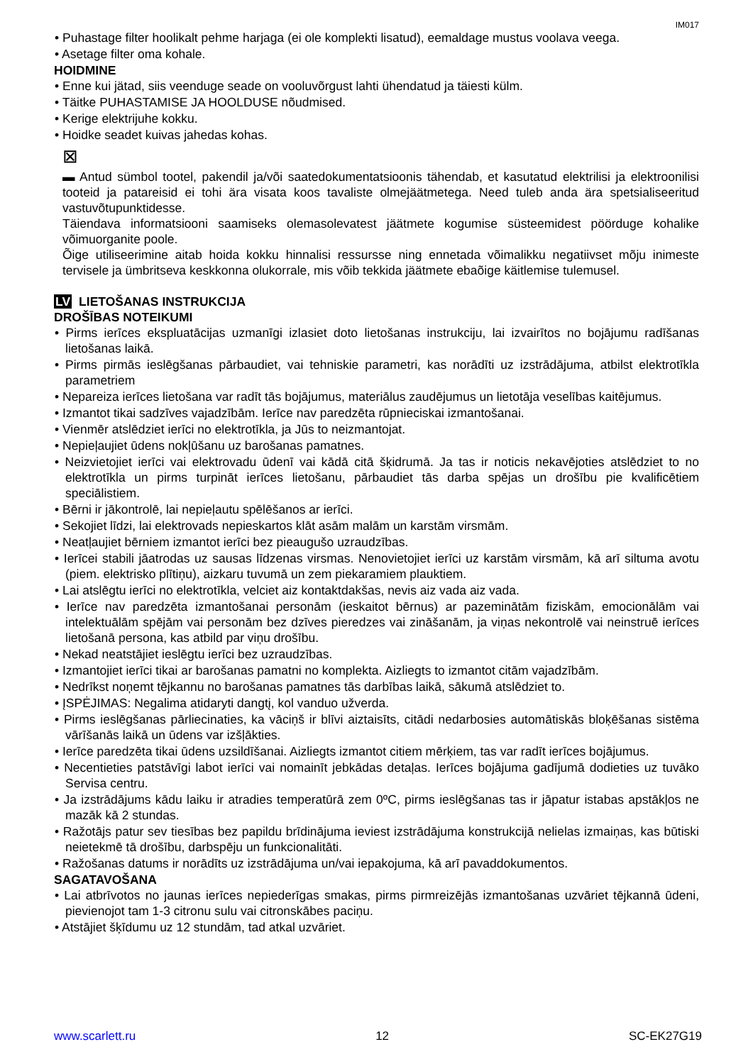IM017
• Puhastage filter hoolikalt pehme harjaga (ei ole komplekti lisatud), eemaldage mustus voolava veega.
• Asetage filter oma kohale.
HOIDMINE
• Enne kui jätad, siis veenduge seade on vooluvõrgust lahti ühendatud ja täiesti külm.
• Täitke PUHASTAMISE JA HOOLDUSE nõudmised.
• Kerige elektrijuhe kokku.
• Hoidke seadet kuivas jahedas kohas.
⊠
▬ Antud sümbol tootel, pakendil ja/või saatedokumentatsioonis tähendab, et kasutatud elektrilisi ja elektroonilisi tooteid ja patareisid ei tohi ära visata koos tavaliste olmejäätmetega. Need tuleb anda ära spetsialiseeritud vastuvõtupunktidesse.
Täiendava informatsiooni saamiseks olemasolevatest jäätmete kogumise süsteemidest pöörduge kohalike võimuorganite poole.
Õige utiliseerimine aitab hoida kokku hinnalisi ressursse ning ennetada võimalikku negatiivset mõju inimeste tervisele ja ümbritseva keskkonna olukorrale, mis võib tekkida jäätmete ebaõige käitlemise tulemusel.
LV LIETOŠANAS INSTRUKCIJA
DROŠĪBAS NOTEIKUMI
• Pirms ierīces ekspluatācijas uzmanīgi izlasiet doto lietošanas instrukciju, lai izvairītos no bojājumu radīšanas lietošanas laikā.
• Pirms pirmās ieslēgšanas pārbaudiet, vai tehniskie parametri, kas norādīti uz izstrādājuma, atbilst elektrotīkla parametriem
• Nepareiza ierīces lietošana var radīt tās bojājumus, materiālus zaudējumus un lietotāja veselības kaitējumus.
• Izmantot tikai sadzīves vajadzībām. Ierīce nav paredzēta rūpnieciskai izmantošanai.
• Vienmēr atslēdziet ierīci no elektrotīkla, ja Jūs to neizmantojat.
• Nepieļaujiet ūdens nokļūšanu uz barošanas pamatnes.
• Neizvietojiet ierīci vai elektrovadu ūdenī vai kādā citā šķidrumā. Ja tas ir noticis nekavējoties atslēdziet to no elektrotīkla un pirms turpināt ierīces lietošanu, pārbaudiet tās darba spējas un drošību pie kvalificētiem speciālistiem.
• Bērni ir jākontrolē, lai nepieļautu spēlēšanos ar ierīci.
• Sekojiet līdzi, lai elektrovads nepieskartos klāt asām malām un karstām virsmām.
• Neatļaujiet bērniem izmantot ierīci bez pieaugušo uzraudzības.
• Ierīcei stabili jāatrodas uz sausas līdzenas virsmas. Nenovietojiet ierīci uz karstām virsmām, kā arī siltuma avotu (piem. elektrisko plītiņu), aizkaru tuvumā un zem piekaramiem plauktiem.
• Lai atslēgtu ierīci no elektrotīkla, velciet aiz kontaktdakšas, nevis aiz vada aiz vada.
• Ierīce nav paredzēta izmantošanai personām (ieskaitot bērnus) ar pazeminātām fiziskām, emocionālām vai intelektuālām spējām vai personām bez dzīves pieredzes vai zināšanām, ja viņas nekontrolē vai neinstruē ierīces lietošanā persona, kas atbild par viņu drošību.
• Nekad neatstājiet ieslēgtu ierīci bez uzraudzības.
• Izmantojiet ierīci tikai ar barošanas pamatni no komplekta. Aizliegts to izmantot citām vajadzībām.
• Nedrīkst noņemt tējkannu no barošanas pamatnes tās darbības laikā, sākumā atslēdziet to.
• ĮSPĖJIMAS: Negalima atidaryti dangtį, kol vanduo užverda.
• Pirms ieslēgšanas pārliecinaties, ka vāciņš ir blīvi aiztaisīts, citādi nedarbosies automātiskās bloķēšanas sistēma vārīšanās laikā un ūdens var izšļākties.
• Ierīce paredzēta tikai ūdens uzsildīšanai. Aizliegts izmantot citiem mērķiem, tas var radīt ierīces bojājumus.
• Necentieties patstāvīgi labot ierīci vai nomainīt jebkādas detaļas. Ierīces bojājuma gadījumā dodieties uz tuvāko Servisa centru.
• Ja izstrādājums kādu laiku ir atradies temperatūrā zem 0ºC, pirms ieslēgšanas tas ir jāpatur istabas apstākļos ne mazāk kā 2 stundas.
• Ražotājs patur sev tiesības bez papildu brīdinājuma ieviest izstrādājuma konstrukcijā nelielas izmaiņas, kas būtiski neietekmē tā drošību, darbspēju un funkcionalitāti.
• Ražošanas datums ir norādīts uz izstrādājuma un/vai iepakojuma, kā arī pavaddokumentos.
SAGATAVOŠANA
• Lai atbrīvotos no jaunas ierīces nepiederīgas smakas, pirms pirmreizējās izmantošanas uzvāriet tējkannā ūdeni, pievienojot tam 1-3 citronu sulu vai citronskābes paciņu.
• Atstājiet šķīdumu uz 12 stundām, tad atkal uzvāriet.
www.scarlett.ru 12 SC-EK27G19